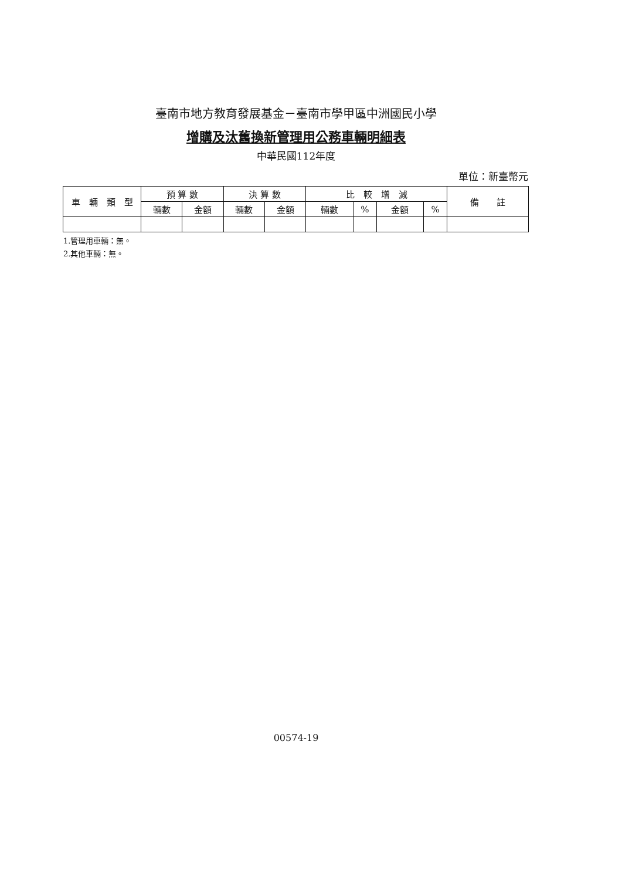臺南市地方教育發展基金－臺南市學甲區中洲國民小學
增購及汰舊換新管理用公務車輛明細表
中華民國112年度
單位：新臺幣元
| 車 輛 類 型 | 預 算 數 | | 決 算 數 | | 比 較 增 減 | | | | 備 註 |
| --- | --- | --- | --- | --- | --- | --- | --- | --- | --- |
| | 輛數 | 金額 | 輛數 | 金額 | 輛數 | % | 金額 | % | |
1.管理用車輛：無。
2.其他車輛：無。
00574-19